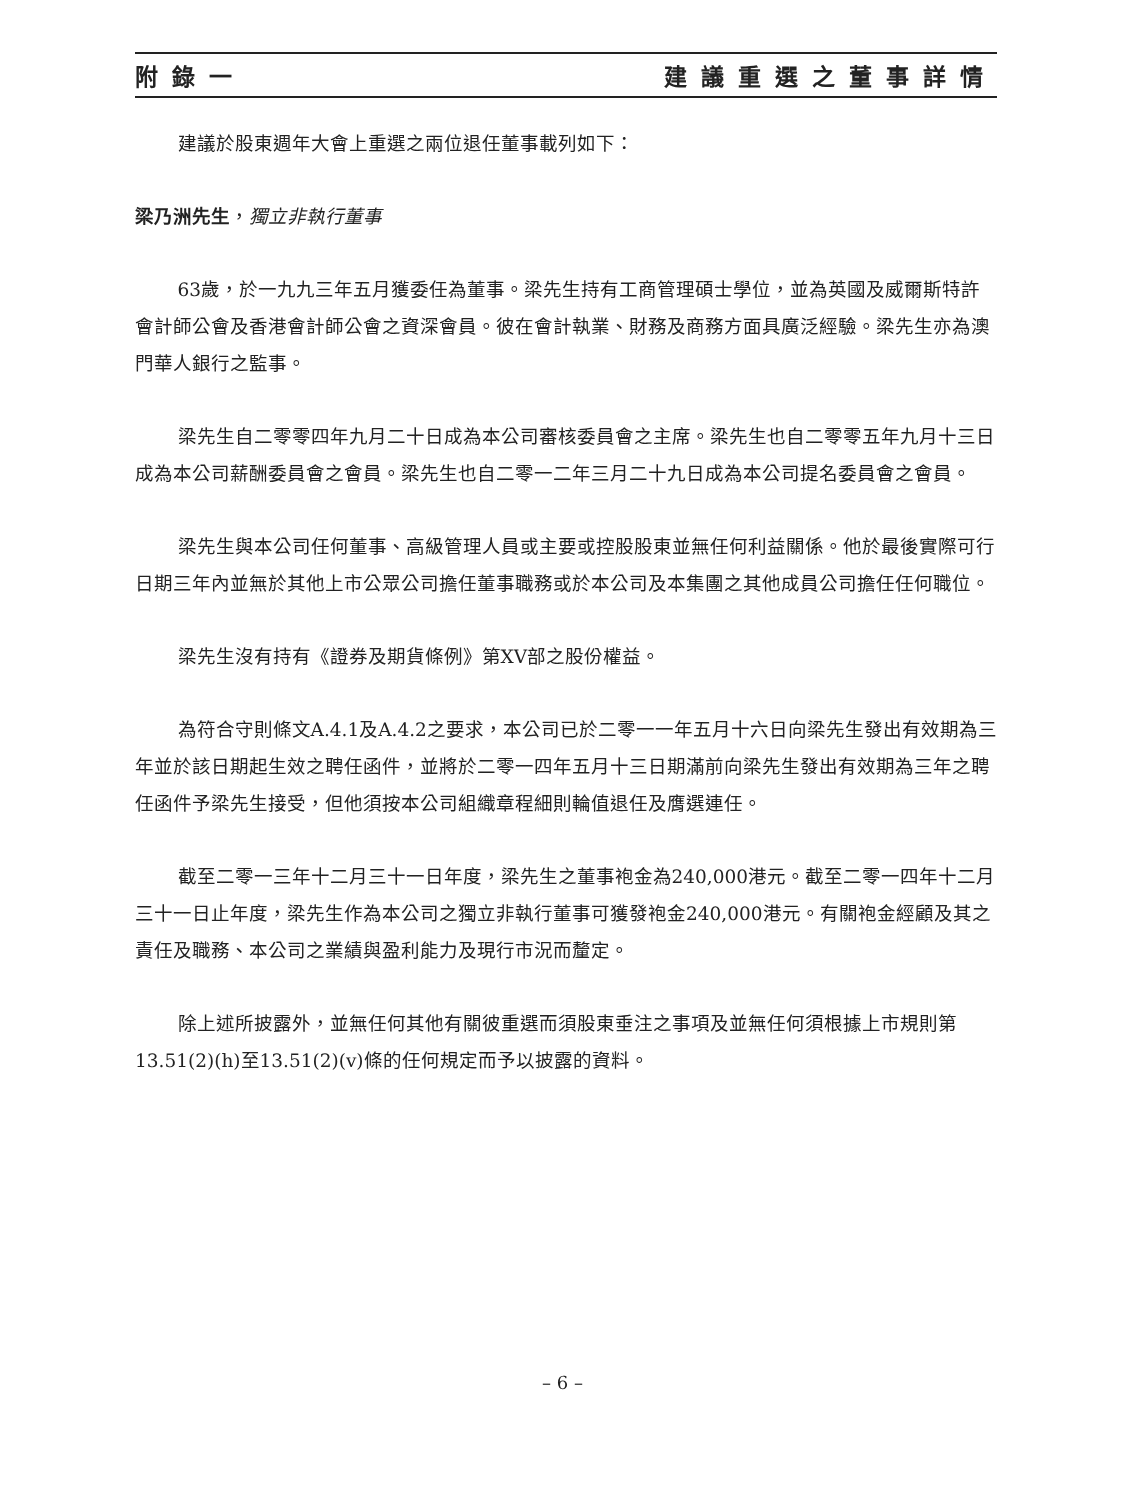附錄一 建議重選之董事詳情
建議於股東週年大會上重選之兩位退任董事載列如下：
梁乃洲先生，獨立非執行董事
63歲，於一九九三年五月獲委任為董事。梁先生持有工商管理碩士學位，並為英國及威爾斯特許會計師公會及香港會計師公會之資深會員。彼在會計執業、財務及商務方面具廣泛經驗。梁先生亦為澳門華人銀行之監事。
梁先生自二零零四年九月二十日成為本公司審核委員會之主席。梁先生也自二零零五年九月十三日成為本公司薪酬委員會之會員。梁先生也自二零一二年三月二十九日成為本公司提名委員會之會員。
梁先生與本公司任何董事、高級管理人員或主要或控股股東並無任何利益關係。他於最後實際可行日期三年內並無於其他上市公眾公司擔任董事職務或於本公司及本集團之其他成員公司擔任任何職位。
梁先生沒有持有《證券及期貨條例》第XV部之股份權益。
為符合守則條文A.4.1及A.4.2之要求，本公司已於二零一一年五月十六日向梁先生發出有效期為三年並於該日期起生效之聘任函件，並將於二零一四年五月十三日期滿前向梁先生發出有效期為三年之聘任函件予梁先生接受，但他須按本公司組織章程細則輪值退任及膺選連任。
截至二零一三年十二月三十一日年度，梁先生之董事袍金為240,000港元。截至二零一四年十二月三十一日止年度，梁先生作為本公司之獨立非執行董事可獲發袍金240,000港元。有關袍金經顧及其之責任及職務、本公司之業績與盈利能力及現行市況而釐定。
除上述所披露外，並無任何其他有關彼重選而須股東垂注之事項及並無任何須根據上市規則第13.51(2)(h)至13.51(2)(v)條的任何規定而予以披露的資料。
– 6 –